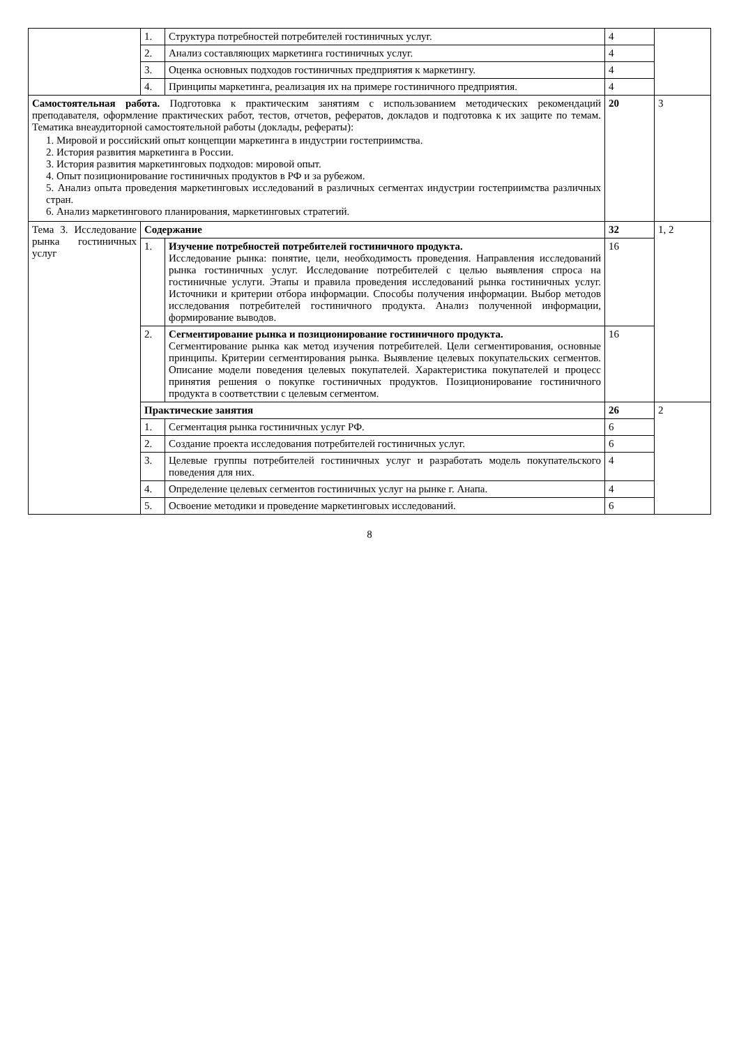| | 1. | Структура потребностей потребителей гостиничных услуг. | 4 | |
| | 2. | Анализ составляющих маркетинга гостиничных услуг. | 4 | |
| | 3. | Оценка основных подходов гостиничных предприятия к маркетингу. | 4 | |
| | 4. | Принципы маркетинга, реализация их на примере гостиничного предприятия. | 4 | |
| Самостоятельная работа. Подготовка к практическим занятиям с использованием методических рекомендаций преподавателя, оформление практических работ, тестов, отчетов, рефератов, докладов и подготовка к их защите по темам. Тематика внеаудиторной самостоятельной работы (доклады, рефераты): 1. Мировой и российский опыт концепции маркетинга в индустрии гостеприимства. 2. История развития маркетинга в России. 3. История развития маркетинговых подходов: мировой опыт. 4. Опыт позиционирование гостиничных продуктов в РФ и за рубежом. 5. Анализ опыта проведения маркетинговых исследований в различных сегментах индустрии гостеприимства различных стран. 6. Анализ маркетингового планирования, маркетинговых стратегий. | | | 20 | 3 |
| Тема 3. Исследование рынка гостиничных услуг | Содержание | | 32 | 1, 2 |
| | 1. | Изучение потребностей потребителей гостиничного продукта. Исследование рынка: понятие, цели, необходимость проведения. Направления исследований рынка гостиничных услуг. Исследование потребителей с целью выявления спроса на гостиничные услуги. Этапы и правила проведения исследований рынка гостиничных услуг. Источники и критерии отбора информации. Способы получения информации. Выбор методов исследования потребителей гостиничного продукта. Анализ полученной информации, формирование выводов. | 16 | |
| | 2. | Сегментирование рынка и позиционирование гостиничного продукта. Сегментирование рынка как метод изучения потребителей. Цели сегментирования, основные принципы. Критерии сегментирования рынка. Выявление целевых покупательских сегментов. Описание модели поведения целевых покупателей. Характеристика покупателей и процесс принятия решения о покупке гостиничных продуктов. Позиционирование гостиничного продукта в соответствии с целевым сегментом. | 16 | |
| | Практические занятия | | 26 | 2 |
| | 1. | Сегментация рынка гостиничных услуг РФ. | 6 | |
| | 2. | Создание проекта исследования потребителей гостиничных услуг. | 6 | |
| | 3. | Целевые группы потребителей гостиничных услуг и разработать модель покупательского поведения для них. | 4 | |
| | 4. | Определение целевых сегментов гостиничных услуг на рынке г. Анапа. | 4 | |
| | 5. | Освоение методики и проведение маркетинговых исследований. | 6 | |
8